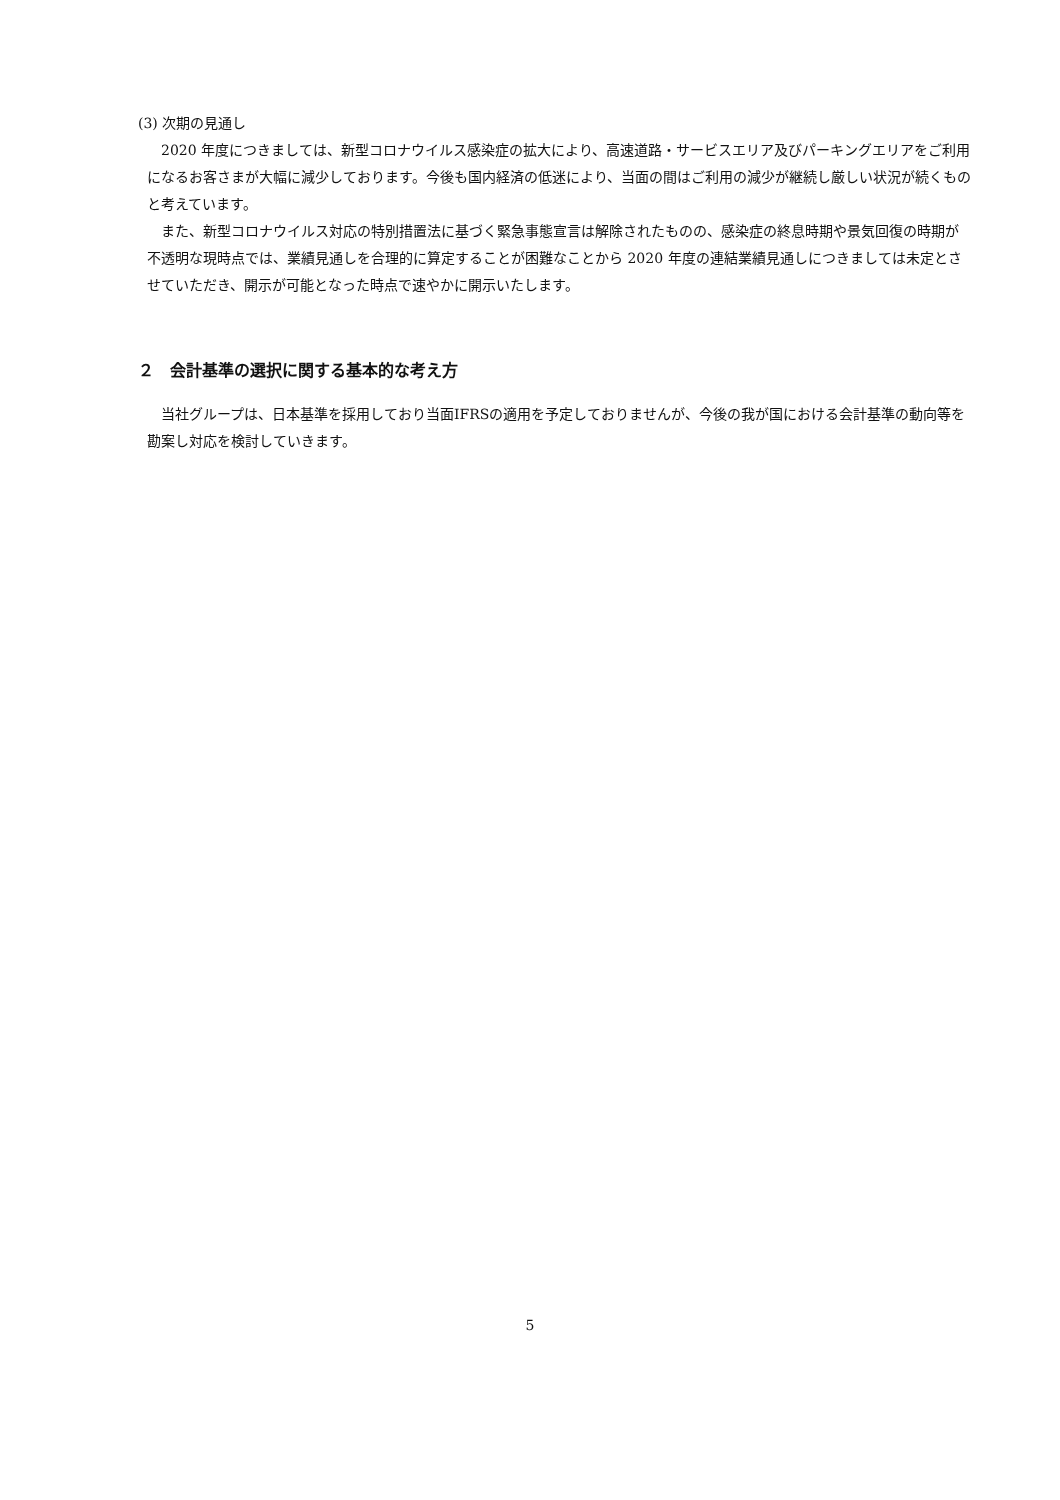(3) 次期の見通し
　2020 年度につきましては、新型コロナウイルス感染症の拡大により、高速道路・サービスエリア及びパーキングエリアをご利用になるお客さまが大幅に減少しております。今後も国内経済の低迷により、当面の間はご利用の減少が継続し厳しい状況が続くものと考えています。
　また、新型コロナウイルス対応の特別措置法に基づく緊急事態宣言は解除されたものの、感染症の終息時期や景気回復の時期が不透明な現時点では、業績見通しを合理的に算定することが困難なことから 2020 年度の連結業績見通しにつきましては未定とさせていただき、開示が可能となった時点で速やかに開示いたします。
２　会計基準の選択に関する基本的な考え方
　当社グループは、日本基準を採用しており当面IFRSの適用を予定しておりませんが、今後の我が国における会計基準の動向等を勘案し対応を検討していきます。
5